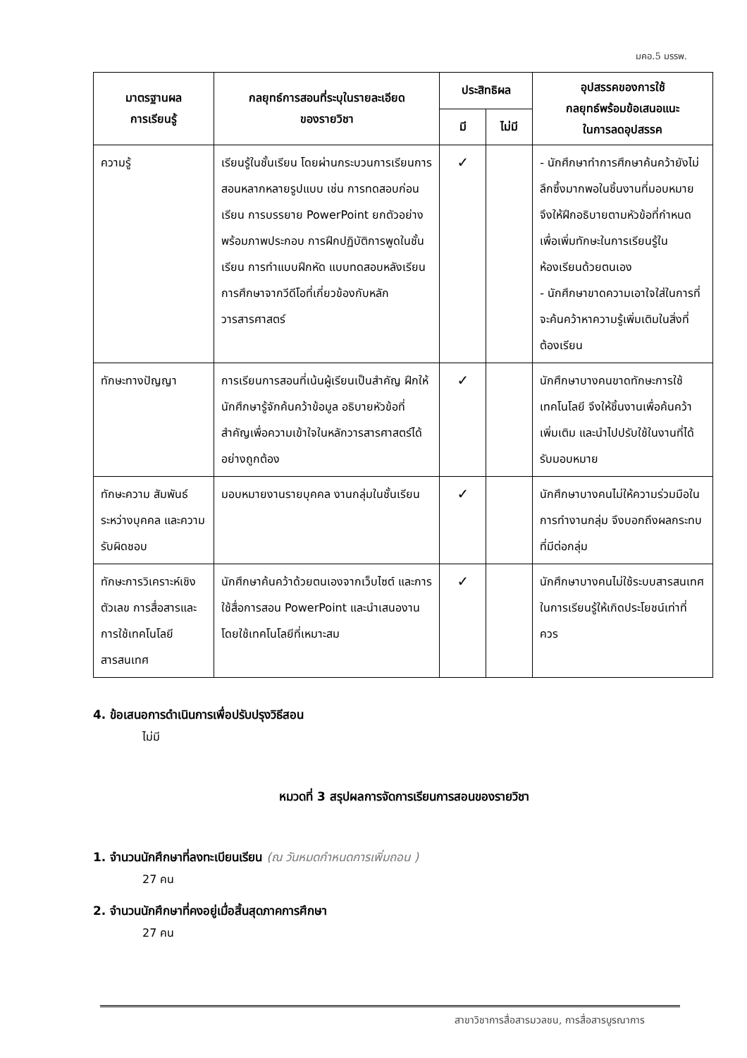มคอ.5 มรรพ.
| มาตรฐานผล การเรียนรู้ | กลยุทธ์การสอนที่ระบุในรายละเอียด ของรายวิชา | ประสิทธิผล | | อุปสรรคของการใช้ กลยุทธ์พร้อมข้อเสนอแนะ ในการลดอุปสรรค |
| --- | --- | --- | --- | --- |
| | | มี | ไม่มี | |
| ความรู้ | เรียนรู้ในชั้นเรียน โดยผ่านกระบวนการเรียนการสอนหลากหลายรูปแบบ เช่น การทดสอบก่อนเรียน การบรรยาย PowerPoint ยกตัวอย่างพร้อมภาพประกอบ การฝึกปฏิบัติการพูดในชั้นเรียน การทำแบบฝึกหัด แบบทดสอบหลังเรียน การศึกษาจากวีดีโอที่เกี่ยวข้องกับหลักวารสารศาสตร์ | ✓ | | - นักศึกษาทำการศึกษาค้นคว้ายังไม่ลึกซึ้งมากพอในชิ้นงานที่มอบหมาย จึงให้ฝึกอธิบายตามหัวข้อที่กำหนดเพื่อเพิ่มทักษะในการเรียนรู้ในห้องเรียนด้วยตนเอง - นักศึกษาขาดความเอาใจใส่ในการที่จะค้นคว้าหาความรู้เพิ่มเติมในสิ่งที่ต้องเรียน |
| ทักษะทางปัญญา | การเรียนการสอนที่เน้นผู้เรียนเป็นสำคัญ ฝึกให้นักศึกษารู้จักค้นคว้าข้อมูล อธิบายหัวข้อที่สำคัญเพื่อความเข้าใจในหลักวารสารศาสตร์ได้อย่างถูกต้อง | ✓ | | นักศึกษาบางคนขาดทักษะการใช้เทคโนโลยี จึงให้ชิ้นงานเพื่อค้นคว้าเพิ่มเติม และนำไปปรับใช้ในงานที่ได้รับมอบหมาย |
| ทักษะความ สัมพันธ์ระหว่างบุคคล และความรับผิดชอบ | มอบหมายงานรายบุคคล งานกลุ่มในชั้นเรียน | ✓ | | นักศึกษาบางคนไม่ให้ความร่วมมือในการทำงานกลุ่ม จึงบอกถึงผลกระทบที่มีต่อกลุ่ม |
| ทักษะการวิเคราะห์เชิงตัวเลข การสื่อสารและการใช้เทคโนโลยีสารสนเทศ | นักศึกษาค้นคว้าด้วยตนเองจากเว็บไซต์ และการใช้สื่อการสอน PowerPoint และนำเสนองานโดยใช้เทคโนโลยีที่เหมาะสม | ✓ | | นักศึกษาบางคนไม่ใช้ระบบสารสนเทศในการเรียนรู้ให้เกิดประโยชน์เท่าที่ควร |
4. ข้อเสนอการดำเนินการเพื่อปรับปรุงวิธีสอน
ไม่มี
หมวดที่ 3 สรุปผลการจัดการเรียนการสอนของรายวิชา
1. จำนวนนักศึกษาที่ลงทะเบียนเรียน (ณ วันหมดกำหนดการเพิ่มถอน )
27 คน
2. จำนวนนักศึกษาที่คงอยู่เมื่อสิ้นสุดภาคการศึกษา
27 คน
สาขาวิชาการสื่อสารมวลชน, การสื่อสารบูรณาการ